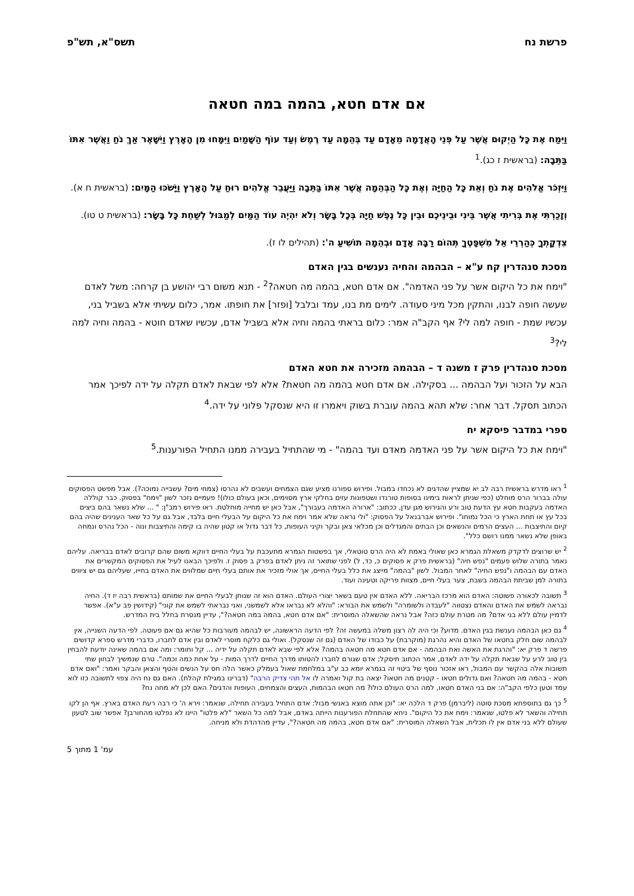פרשת נח תשס"א, תש"פ
אם אדם חטא, בהמה במה חטאה
וַיִּמַח אֶת כָּל הַיְקוּם אֲשֶׁר עַל פְּנֵי הָאֲדָמָה מֵאָדָם עַד בְּהֵמָה עַד רֶמֶשׂ וְעַד עוֹף הַשָּׁמַיִם וַיִּמָּחוּ מִן הָאָרֶץ וַיִּשָּׁאֶר אַךְ נֹחַ וַאֲשֶׁר אִתּוֹ בַּתֵּבָה: (בראשית ז כג).<sup>1</sup>
וַיִּזְכֹּר אֱלֹהִים אֶת נֹחַ וְאֵת כָּל הַחַיָּה וְאֶת כָּל הַבְּהֵמָה אֲשֶׁר אִתּוֹ בַּתֵּבָה וַיַּעֲבֵר אֱלֹהִים רוּחַ עַל הָאָרֶץ וַיָּשֹׁכּוּ הַמָּיִם: (בראשית ח א).
וְזָכַרְתִּי אֶת בְּרִיתִי אֲשֶׁר בֵּינִי וּבֵינֵיכֶם וּבֵין כָּל נֶפֶשׁ חַיָּה בְּכָל בָּשָׂר וְלֹא יִהְיֶה עוֹד הַמַּיִם לְמַבּוּל לְשַׁחֵת כָּל בָּשָׂר: (בראשית ט טו).
צִדְקָתְךָ כְּהַרְרֵי אֵל מִשְׁפָּטֶךָ תְּהוֹם רַבָּה אָדָם וּבְהֵמָה תוֹשִׁיעַ ה': (תהילים לו ז).
מסכת סנהדרין קח ע"א – הבהמה והחיה נענשים בגין האדם
"וימח את כל היקום אשר על פני האדמה". אם אדם חטא, בהמה מה חטאה?<sup>2</sup> - תנא משום רבי יהושע בן קרחה: משל לאדם שעשה חופה לבנו, והתקין מכל מיני סעודה. לימים מת בנו, עמד ובלבל [ופזר] את חופתו. אמר, כלום עשיתי אלא בשביל בני, עכשיו שמת - חופה למה לי? אף הקב"ה אמר: כלום בראתי בהמה וחיה אלא בשביל אדם, עכשיו שאדם חוטא - בהמה וחיה למה לי?<sup>3</sup>
מסכת סנהדרין פרק ז משנה ד – הבהמה מזכירה את חטא האדם
הבא על הזכור ועל הבהמה ... בסקילה. אם אדם חטא בהמה מה חטאת? אלא לפי שבאת לאדם תקלה על ידה לפיכך אמר הכתוב תסקל. דבר אחר: שלא תהא בהמה עוברת בשוק ויאמרו זו היא שנסקל פלוני על ידה.<sup>4</sup>
ספרי במדבר פיסקא יח
"וימח את כל היקום אשר על פני האדמה מאדם ועד בהמה" - מי שהתחיל בעבירה ממנו התחיל הפורענות.<sup>5</sup>
<sup>1</sup> ראו מדרש בראשית רבה לב יא שמציין שהדגים לא נכחדו במבול. ופירוש ספורנו מציע שגם הצמחים ועשבים לא נהרסו (צמחי מים? עשבייה נמוכה?). אבל מפשט הפסוקים עולה בברור הרס מוחלט (כפי שניתן לראות בימינו בסופות טורנדו ושטפונות עזים בחלקי ארץ מסוימים, וכאן בעולם כולו)! פעמיים נזכר לשון "וימח" בפסוק. כבר קוללה האדמה בעקבות חטא עץ הדעת טוב ורע והגירוש מגן עדן, ככתוב: "ארורה האדמה בעבורך", אבל כאן יש מחייה מוחלטת. ראו פירוש רמב"ן: " ... שלא נשאר בהם ביצים בכל עץ או תחת הארץ כי הכל נמוחו". ופירוש אברבנאל על הפסוק: "ולי נראה שלא אמר וימח את כל היקום על הבעלי חיים בלבד, אבל גם על כל שאר הענינים שהיה בהם קיום והתיצבות ... העצים הרמים והנשאים וכן הבתים והמגדלים וכן מכלאי צאן ובקר וקיני העופות, כל דבר גדול או קטון שהיה בו קימה והתיצבות ונוה - הכל נהרס ונמחה באופן שלא נשאר ממנו רושם כלל".
<sup>2</sup> יש שרוצים לדקדק משאלת הגמרא כאן שאולי באמת לא היה הרס טוטאלי, אך בפשטות הגמרא מתעכבת על בעלי החיים דווקא משום שהם קרובים לאדם בבריאה. עליהם נאמר בתורה שלוש פעמים "נפש חיה" (בראשית פרק א פסוקים כ, כד, ל) לפני שתואר זה ניתן לאדם בפרק ב פסוק ז. ולפיכך הבאנו לעיל את הפסוקים המקשרים את האדם עם הבהמה ו"נפש החיה" לאחר המבול. לשון "בהמה" מייצג את כלל בעלי החיים, אך אולי מזכיר את אותם בעלי חיים שמלווים את האדם בחייו, שעליהם גם יש ציווים בתורה למן שביתת הבהמה בשבת, צער בעלי חיים, מצוות פריקה וטעינה ועוד.
<sup>3</sup> תשובה לכאורה פשוטה: האדם הוא מרכז הבריאה. ללא האדם אין טעם בשאר יצורי העולם. האדם הוא זה שנותן לבעלי החיים את שמותם (בראשית רבה יז ד). החיה נבראה לשמש את האדם והאדם נצטווה "לעבדה ולשומרה" ולשמש את הבורא: "והלא לא נבראו אלא לשמשני, ואני נבראתי לשמש את קוני" (קידושין פב ע"א). אפשר לדמיין עולם ללא בני אדם? מה מטרת עולם כזה? אבל נראה שהשאלה המוסרית: "אם אדם חטא, בהמה במה חטאה?", עדיין מנסרת בחלל בית המדרש.
<sup>4</sup> גם כאן הבהמה נענשת בגין האדם. מדוע? וכי היה לה רצון משלה במעשה זה? לפי הדעה הראשונה, יש לבהמה מעורבות כל שהיא גם אם פעוטה. לפי הדעה השנייה, אין לבהמה שום חלק בחטאו של האדם והיא נהרגת (מוקרבת) על כבודו של האדם (גם זה שנסקל). ואולי גם כלקח מוסרי לאדם ובין אדם לחברו, כדברי מדרש ספרא קדושים פרשה ד פרק יא: "והרגת את האשה ואת הבהמה - אם אדם חטא מה חטאה בהמה? אלא לפי שבא לאדם תקלה על ידיה ... קל וחומר: ומה אם בהמה שאינה יודעת להבחין בין טוב לרע על שבאת תקלה על ידה לאדם, אמר הכתוב תיסקל; אדם שגורם לחברו להטותו מדרך החיים לדרך המות - על אחת כמה וכמה". טרם שנמשיך לבחון שתי תשובות אלה בהקשר עם המבול, ראו אזכור נוסף של ביטוי זה בגמרא יומא כב ע"ב במלחמת שאול בעמלק כאשר הלה חס על הנשים והטף והצאן והבקר ואמר: "ואם אדם חטא - בהמה מה חטאה? ואם גדולים חטאו - קטנים מה חטאו? יצאה בת קול ואמרה לו אל תהי צדיק הרבה" (דברינו במגילת קהלת). האם גם נח היה צפוי לתשובה כזו לוא עמד וטען כלפי הקב"ה: אם בני האדם חטאו, למה הרס העולם כולו? מה חטאו הבהמות, העצים והצמחים, העופות והדגים? האם לכן לא מחה נח?
<sup>5</sup> כך גם בתוספתא מסכת סוטה (ליברמן) פרק ד הלכה יא: "וכן אתה מוצא באנשי מבול: אדם התחיל בעבירה תחילה, שנאמר: וירא ה' כי רבה רעת האדם בארץ. אף הן לקו תחילה והשאר לא פלטו, שנאמר: וימח את כל היקום". ניחא שהתחלת הפורענות הייתה באדם, אבל למה כל השאר "לא פלטו" היינו לא נפלטו מהחורבן? אפשר שוב לטעון שעולם ללא בני אדם אין לו תכלית, אבל השאלה המוסרית: "אם אדם חטא, בהמה מה חטאה?", עדיין מהדהדת ולא מניחה.
עמ' 1 מתוך 5